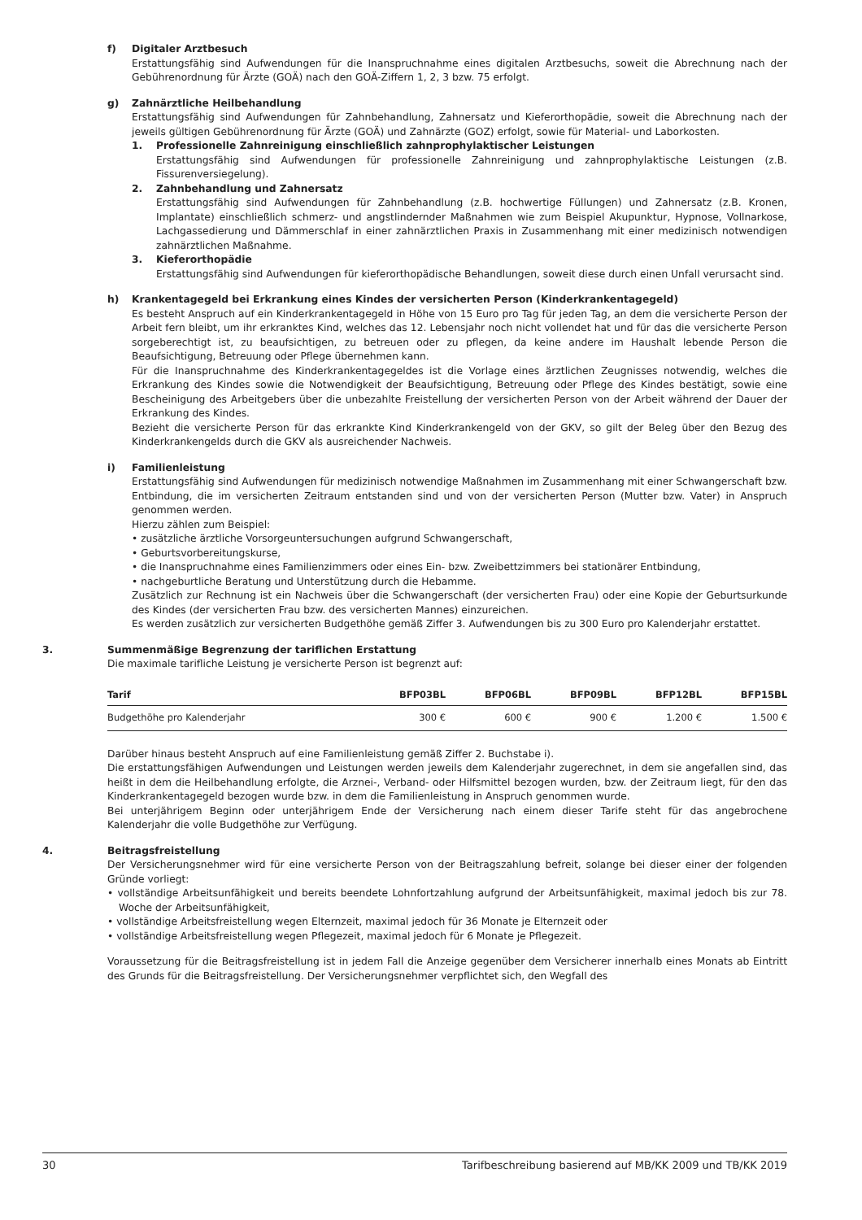f) Digitaler Arztbesuch
Erstattungsfähig sind Aufwendungen für die Inanspruchnahme eines digitalen Arztbesuchs, soweit die Abrechnung nach der Gebührenordnung für Ärzte (GOÄ) nach den GOÄ-Ziffern 1, 2, 3 bzw. 75 erfolgt.
g) Zahnärztliche Heilbehandlung
Erstattungsfähig sind Aufwendungen für Zahnbehandlung, Zahnersatz und Kieferorthopädie, soweit die Abrechnung nach der jeweils gültigen Gebührenordnung für Ärzte (GOÄ) und Zahnärzte (GOZ) erfolgt, sowie für Material- und Laborkosten.
1. Professionelle Zahnreinigung einschließlich zahnprophylaktischer Leistungen
Erstattungsfähig sind Aufwendungen für professionelle Zahnreinigung und zahnprophylaktische Leistungen (z.B. Fissurenversiegelung).
2. Zahnbehandlung und Zahnersatz
Erstattungsfähig sind Aufwendungen für Zahnbehandlung (z.B. hochwertige Füllungen) und Zahnersatz (z.B. Kronen, Implantate) einschließlich schmerz- und angstlindernder Maßnahmen wie zum Beispiel Akupunktur, Hypnose, Vollnarkose, Lachgassedierung und Dämmerschlaf in einer zahnärztlichen Praxis in Zusammenhang mit einer medizinisch notwendigen zahnärztlichen Maßnahme.
3. Kieferorthopädie
Erstattungsfähig sind Aufwendungen für kieferorthopädische Behandlungen, soweit diese durch einen Unfall verursacht sind.
h) Krankentagegeld bei Erkrankung eines Kindes der versicherten Person (Kinderkrankentagegeld)
Es besteht Anspruch auf ein Kinderkrankentagegeld in Höhe von 15 Euro pro Tag für jeden Tag, an dem die versicherte Person der Arbeit fern bleibt, um ihr erkranktes Kind, welches das 12. Lebensjahr noch nicht vollendet hat und für das die versicherte Person sorgeberechtigt ist, zu beaufsichtigen, zu betreuen oder zu pflegen, da keine andere im Haushalt lebende Person die Beaufsichtigung, Betreuung oder Pflege übernehmen kann.
Für die Inanspruchnahme des Kinderkrankentagegeldes ist die Vorlage eines ärztlichen Zeugnisses notwendig, welches die Erkrankung des Kindes sowie die Notwendigkeit der Beaufsichtigung, Betreuung oder Pflege des Kindes bestätigt, sowie eine Bescheinigung des Arbeitgebers über die unbezahlte Freistellung der versicherten Person von der Arbeit während der Dauer der Erkrankung des Kindes.
Bezieht die versicherte Person für das erkrankte Kind Kinderkrankengeld von der GKV, so gilt der Beleg über den Bezug des Kinderkrankengelds durch die GKV als ausreichender Nachweis.
i) Familienleistung
Erstattungsfähig sind Aufwendungen für medizinisch notwendige Maßnahmen im Zusammenhang mit einer Schwangerschaft bzw. Entbindung, die im versicherten Zeitraum entstanden sind und von der versicherten Person (Mutter bzw. Vater) in Anspruch genommen werden.
Hierzu zählen zum Beispiel:
• zusätzliche ärztliche Vorsorgeuntersuchungen aufgrund Schwangerschaft,
• Geburtsvorbereitungskurse,
• die Inanspruchnahme eines Familienzimmers oder eines Ein- bzw. Zweibettzimmers bei stationärer Entbindung,
• nachgeburtliche Beratung und Unterstützung durch die Hebamme.
Zusätzlich zur Rechnung ist ein Nachweis über die Schwangerschaft (der versicherten Frau) oder eine Kopie der Geburtsurkunde des Kindes (der versicherten Frau bzw. des versicherten Mannes) einzureichen.
Es werden zusätzlich zur versicherten Budgethöhe gemäß Ziffer 3. Aufwendungen bis zu 300 Euro pro Kalenderjahr erstattet.
3. Summenmäßige Begrenzung der tariflichen Erstattung
Die maximale tarifliche Leistung je versicherte Person ist begrenzt auf:
| Tarif | BFP03BL | BFP06BL | BFP09BL | BFP12BL | BFP15BL |
| --- | --- | --- | --- | --- | --- |
| Budgethöhe pro Kalenderjahr | 300 € | 600 € | 900 € | 1.200 € | 1.500 € |
Darüber hinaus besteht Anspruch auf eine Familienleistung gemäß Ziffer 2. Buchstabe i).
Die erstattungsfähigen Aufwendungen und Leistungen werden jeweils dem Kalenderjahr zugerechnet, in dem sie angefallen sind, das heißt in dem die Heilbehandlung erfolgte, die Arznei-, Verband- oder Hilfsmittel bezogen wurden, bzw. der Zeitraum liegt, für den das Kinderkrankentagegeld bezogen wurde bzw. in dem die Familienleistung in Anspruch genommen wurde.
Bei unterjährigem Beginn oder unterjährigem Ende der Versicherung nach einem dieser Tarife steht für das angebrochene Kalenderjahr die volle Budgethöhe zur Verfügung.
4. Beitragsfreistellung
Der Versicherungsnehmer wird für eine versicherte Person von der Beitragszahlung befreit, solange bei dieser einer der folgenden Gründe vorliegt:
• vollständige Arbeitsunfähigkeit und bereits beendete Lohnfortzahlung aufgrund der Arbeitsunfähigkeit, maximal jedoch bis zur 78. Woche der Arbeitsunfähigkeit,
• vollständige Arbeitsfreistellung wegen Elternzeit, maximal jedoch für 36 Monate je Elternzeit oder
• vollständige Arbeitsfreistellung wegen Pflegezeit, maximal jedoch für 6 Monate je Pflegezeit.
Voraussetzung für die Beitragsfreistellung ist in jedem Fall die Anzeige gegenüber dem Versicherer innerhalb eines Monats ab Eintritt des Grunds für die Beitragsfreistellung. Der Versicherungsnehmer verpflichtet sich, den Wegfall des
30 Tarifbeschreibung basierend auf MB/KK 2009 und TB/KK 2019